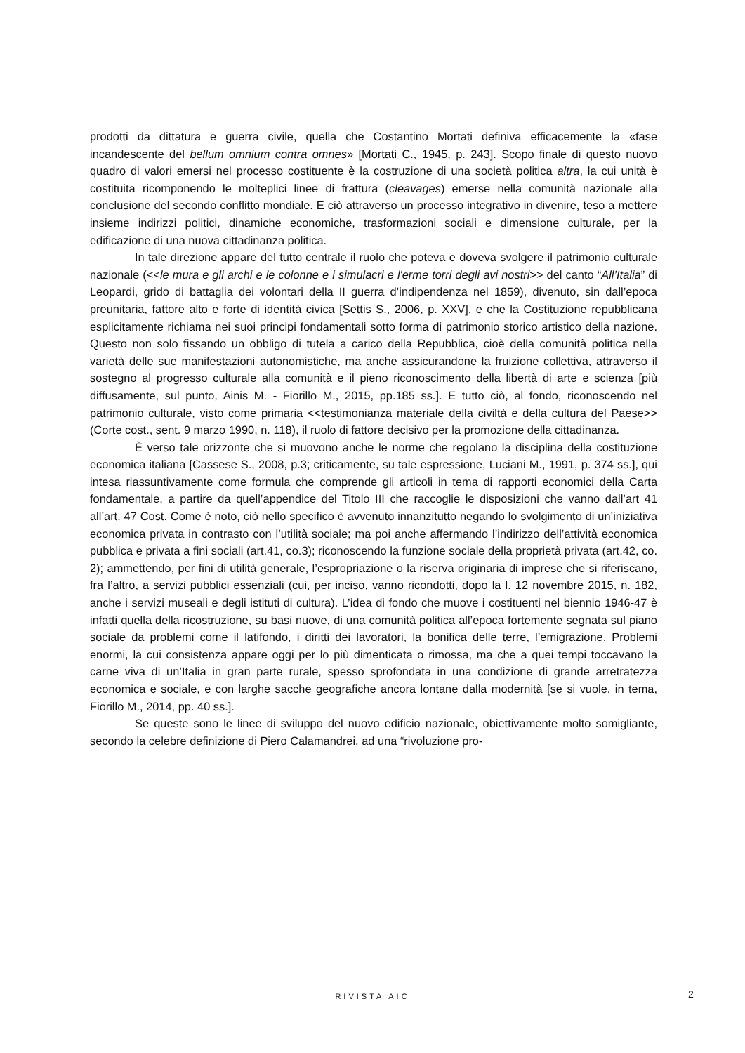prodotti da dittatura e guerra civile, quella che Costantino Mortati definiva efficacemente la «fase incandescente del bellum omnium contra omnes» [Mortati C., 1945, p. 243]. Scopo finale di questo nuovo quadro di valori emersi nel processo costituente è la costruzione di una società politica altra, la cui unità è costituita ricomponendo le molteplici linee di frattura (cleavages) emerse nella comunità nazionale alla conclusione del secondo conflitto mondiale. E ciò attraverso un processo integrativo in divenire, teso a mettere insieme indirizzi politici, dinamiche economiche, trasformazioni sociali e dimensione culturale, per la edificazione di una nuova cittadinanza politica.
In tale direzione appare del tutto centrale il ruolo che poteva e doveva svolgere il patrimonio culturale nazionale (<<le mura e gli archi e le colonne e i simulacri e l'erme torri degli avi nostri>> del canto “All’Italia” di Leopardi, grido di battaglia dei volontari della II guerra d’indipendenza nel 1859), divenuto, sin dall’epoca preunitaria, fattore alto e forte di identità civica [Settis S., 2006, p. XXV], e che la Costituzione repubblicana esplicitamente richiama nei suoi principi fondamentali sotto forma di patrimonio storico artistico della nazione. Questo non solo fissando un obbligo di tutela a carico della Repubblica, cioè della comunità politica nella varietà delle sue manifestazioni autonomistiche, ma anche assicurandone la fruizione collettiva, attraverso il sostegno al progresso culturale alla comunità e il pieno riconoscimento della libertà di arte e scienza [più diffusamente, sul punto, Ainis M. - Fiorillo M., 2015, pp.185 ss.]. E tutto ciò, al fondo, riconoscendo nel patrimonio culturale, visto come primaria <<testimonianza materiale della civiltà e della cultura del Paese>> (Corte cost., sent. 9 marzo 1990, n. 118), il ruolo di fattore decisivo per la promozione della cittadinanza.
È verso tale orizzonte che si muovono anche le norme che regolano la disciplina della costituzione economica italiana [Cassese S., 2008, p.3; criticamente, su tale espressione, Luciani M., 1991, p. 374 ss.], qui intesa riassuntivamente come formula che comprende gli articoli in tema di rapporti economici della Carta fondamentale, a partire da quell’appendice del Titolo III che raccoglie le disposizioni che vanno dall’art 41 all’art. 47 Cost. Come è noto, ciò nello specifico è avvenuto innanzitutto negando lo svolgimento di un’iniziativa economica privata in contrasto con l’utilità sociale; ma poi anche affermando l’indirizzo dell’attività economica pubblica e privata a fini sociali (art.41, co.3); riconoscendo la funzione sociale della proprietà privata (art.42, co. 2); ammettendo, per fini di utilità generale, l’espropriazione o la riserva originaria di imprese che si riferiscano, fra l’altro, a servizi pubblici essenziali (cui, per inciso, vanno ricondotti, dopo la l. 12 novembre 2015, n. 182, anche i servizi museali e degli istituti di cultura). L’idea di fondo che muove i costituenti nel biennio 1946-47 è infatti quella della ricostruzione, su basi nuove, di una comunità politica all’epoca fortemente segnata sul piano sociale da problemi come il latifondo, i diritti dei lavoratori, la bonifica delle terre, l’emigrazione. Problemi enormi, la cui consistenza appare oggi per lo più dimenticata o rimossa, ma che a quei tempi toccavano la carne viva di un’Italia in gran parte rurale, spesso sprofondata in una condizione di grande arretratezza economica e sociale, e con larghe sacche geografiche ancora lontane dalla modernità [se si vuole, in tema, Fiorillo M., 2014, pp. 40 ss.].
Se queste sono le linee di sviluppo del nuovo edificio nazionale, obiettivamente molto somigliante, secondo la celebre definizione di Piero Calamandrei, ad una “rivoluzione pro-
RIVISTA AIC 2